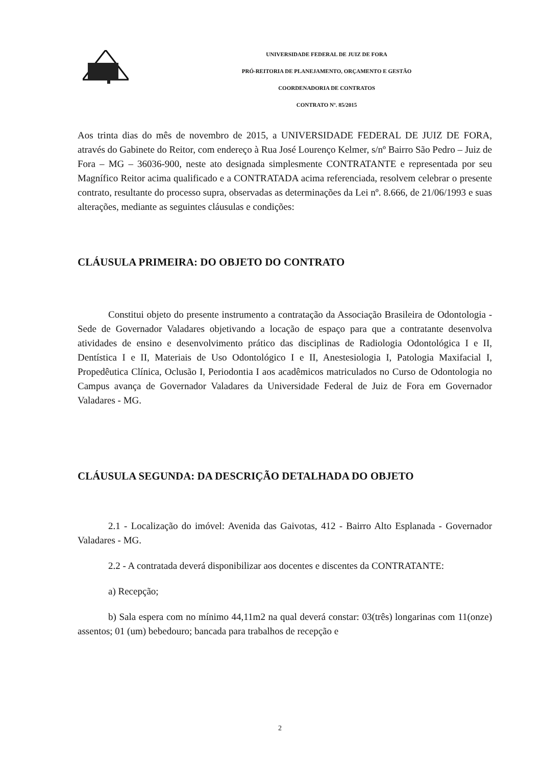UNIVERSIDADE FEDERAL DE JUIZ DE FORA
PRÓ-REITORIA DE PLANEJAMENTO, ORÇAMENTO E GESTÃO
COORDENADORIA DE CONTRATOS
CONTRATO Nº. 85/2015
Aos trinta dias do mês de novembro de 2015, a UNIVERSIDADE FEDERAL DE JUIZ DE FORA, através do Gabinete do Reitor, com endereço à Rua José Lourenço Kelmer, s/nº Bairro São Pedro – Juiz de Fora – MG – 36036-900, neste ato designada simplesmente CONTRATANTE e representada por seu Magnífico Reitor acima qualificado e a CONTRATADA acima referenciada, resolvem celebrar o presente contrato, resultante do processo supra, observadas as determinações da Lei nº. 8.666, de 21/06/1993 e suas alterações, mediante as seguintes cláusulas e condições:
CLÁUSULA PRIMEIRA: DO OBJETO DO CONTRATO
Constitui objeto do presente instrumento a contratação da Associação Brasileira de Odontologia - Sede de Governador Valadares objetivando a locação de espaço para que a contratante desenvolva atividades de ensino e desenvolvimento prático das disciplinas de Radiologia Odontológica I e II, Dentística I e II, Materiais de Uso Odontológico I e II, Anestesiologia I, Patologia Maxifacial I, Propedêutica Clínica, Oclusão I, Periodontia I aos acadêmicos matriculados no Curso de Odontologia no Campus avança de Governador Valadares da Universidade Federal de Juiz de Fora em Governador Valadares - MG.
CLÁUSULA SEGUNDA: DA DESCRIÇÃO DETALHADA DO OBJETO
2.1 - Localização do imóvel: Avenida das Gaivotas, 412 - Bairro Alto Esplanada - Governador Valadares - MG.
2.2 - A contratada deverá disponibilizar aos docentes e discentes da CONTRATANTE:
a) Recepção;
b) Sala espera com no mínimo 44,11m2 na qual deverá constar: 03(três) longarinas com 11(onze) assentos; 01 (um) bebedouro; bancada para trabalhos de recepção e
2